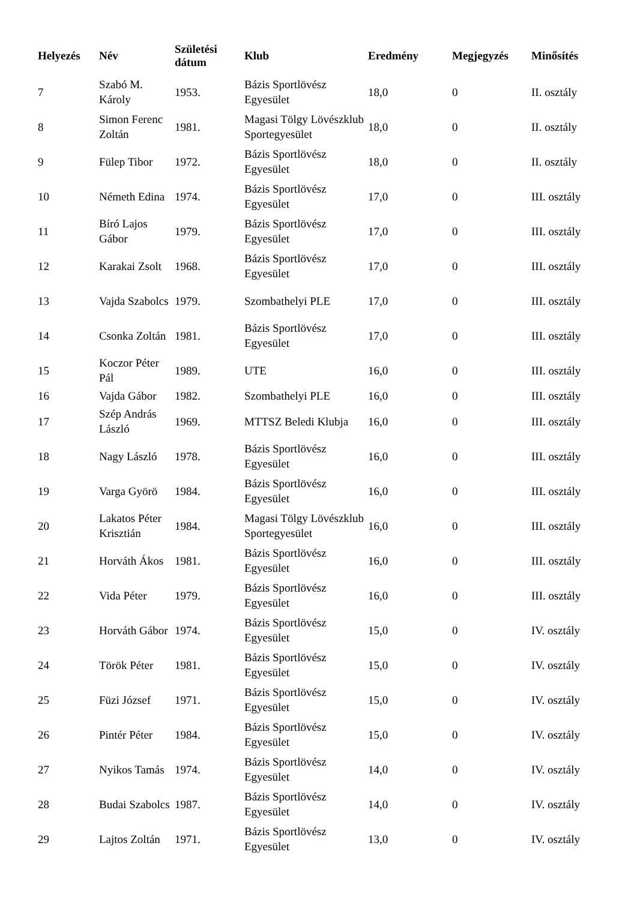| Helyezés | Név | Születési dátum | Klub | Eredmény | Megjegyzés | Minősítés |
| --- | --- | --- | --- | --- | --- | --- |
| 7 | Szabó M. Károly | 1953. | Bázis Sportlövész Egyesület | 18,0 | 0 | II. osztály |
| 8 | Simon Ferenc Zoltán | 1981. | Magasi Tölgy Lövészklub Sportegyesület | 18,0 | 0 | II. osztály |
| 9 | Fülep Tibor | 1972. | Bázis Sportlövész Egyesület | 18,0 | 0 | II. osztály |
| 10 | Németh Edina | 1974. | Bázis Sportlövész Egyesület | 17,0 | 0 | III. osztály |
| 11 | Bíró Lajos Gábor | 1979. | Bázis Sportlövész Egyesület | 17,0 | 0 | III. osztály |
| 12 | Karakai Zsolt | 1968. | Bázis Sportlövész Egyesület | 17,0 | 0 | III. osztály |
| 13 | Vajda Szabolcs | 1979. | Szombathelyi PLE | 17,0 | 0 | III. osztály |
| 14 | Csonka Zoltán | 1981. | Bázis Sportlövész Egyesület | 17,0 | 0 | III. osztály |
| 15 | Koczor Péter Pál | 1989. | UTE | 16,0 | 0 | III. osztály |
| 16 | Vajda Gábor | 1982. | Szombathelyi PLE | 16,0 | 0 | III. osztály |
| 17 | Szép András László | 1969. | MTTSZ Beledi Klubja | 16,0 | 0 | III. osztály |
| 18 | Nagy László | 1978. | Bázis Sportlövész Egyesület | 16,0 | 0 | III. osztály |
| 19 | Varga Györö | 1984. | Bázis Sportlövész Egyesület | 16,0 | 0 | III. osztály |
| 20 | Lakatos Péter Krisztián | 1984. | Magasi Tölgy Lövészklub Sportegyesület | 16,0 | 0 | III. osztály |
| 21 | Horváth Ákos | 1981. | Bázis Sportlövész Egyesület | 16,0 | 0 | III. osztály |
| 22 | Vida Péter | 1979. | Bázis Sportlövész Egyesület | 16,0 | 0 | III. osztály |
| 23 | Horváth Gábor | 1974. | Bázis Sportlövész Egyesület | 15,0 | 0 | IV. osztály |
| 24 | Török Péter | 1981. | Bázis Sportlövész Egyesület | 15,0 | 0 | IV. osztály |
| 25 | Füzi József | 1971. | Bázis Sportlövész Egyesület | 15,0 | 0 | IV. osztály |
| 26 | Pintér Péter | 1984. | Bázis Sportlövész Egyesület | 15,0 | 0 | IV. osztály |
| 27 | Nyikos Tamás | 1974. | Bázis Sportlövész Egyesület | 14,0 | 0 | IV. osztály |
| 28 | Budai Szabolcs | 1987. | Bázis Sportlövész Egyesület | 14,0 | 0 | IV. osztály |
| 29 | Lajtos Zoltán | 1971. | Bázis Sportlövész Egyesület | 13,0 | 0 | IV. osztály |